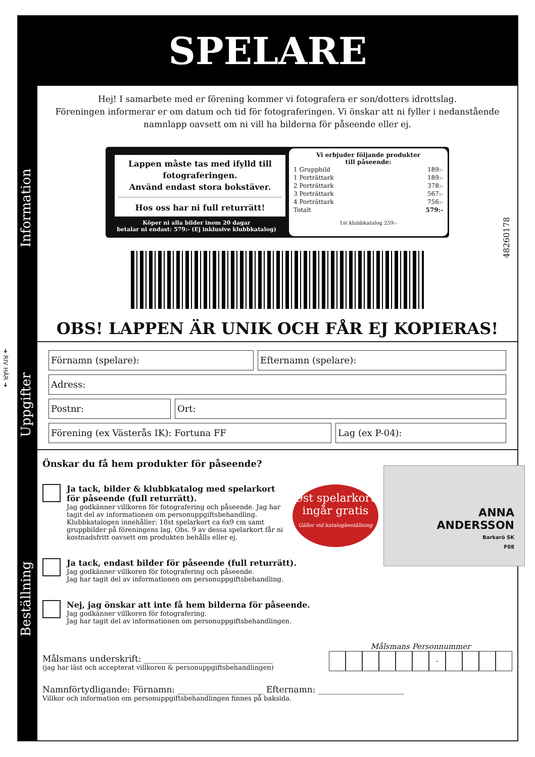➜ RIV HÄR ➜
SPELARE
Information
Uppgifter
Beställning
48260178
Hej! I samarbete med er förening kommer vi fotografera er son/dotters idrottslag.
Föreningen informerar er om datum och tid för fotograferingen. Vi önskar att ni fyller i nedanstående namnlapp oavsett om ni vill ha bilderna för påseende eller ej.
Lappen måste tas med ifylld till fotograferingen.
Använd endast stora bokstäver.
Hos oss har ni full returrätt!
Köper ni alla bilder inom 20 dagar
betalar ni endast: 579:- (Ej inklusive klubbkatalog)
Vi erbjuder följande produkter
till påseende:
| 1 Gruppbild | 189:- |
| 1 Porträttark | 189:- |
| 2 Porträttark | 378:- |
| 3 Porträttark | 567:- |
| 4 Porträttark | 756:- |
| Totalt | 579:- |
1st klubbkatalog 259:-
OBS! LAPPEN ÄR UNIK OCH FÅR EJ KOPIERAS!
Förnamn (spelare): Efternamn (spelare):
Adress:
Postnr: Ort:
Förening (ex Västerås IK): Fortuna FF Lag (ex P-04):
Önskar du få hem produkter för påseende?
Ja tack, bilder & klubbkatalog med spelarkort för påseende (full returrätt).
Jag godkänner villkoren för fotografering och påseende. Jag har tagit del av informationen om personuppgiftsbehandling. Klubbkatalogen innehåller: 18st spelarkort ca 6x9 cm samt gruppbilder på föreningens lag. Obs. 9 av dessa spelarkort får ni kostnadsfritt oavsett om produkten behålls eller ej.
Ja tack, endast bilder för påseende (full returrätt).
Jag godkänner villkoren för fotografering och påseende.
Jag har tagit del av informationen om personuppgiftsbehandling.
Nej, jag önskar att inte få hem bilderna för påseende.
Jag godkänner villkoren för fotografering.
Jag har tagit del av informationen om personuppgiftsbehandlingen.
Målsmans underskrift: ______________________________
(jag har läst och accepterat villkoren & personuppgiftsbehandlingen)
Målsmans Personnummer
-
Namnförtydligande: Förnamn: ____________________ Efternamn: ____________________
Villkor och information om personuppgiftsbehandlingen finnes på baksida.
9st spelarkort
ingår gratis
Gäller vid katalogbeställning
ANNA
ANDERSSON
Barkarö SK
F08